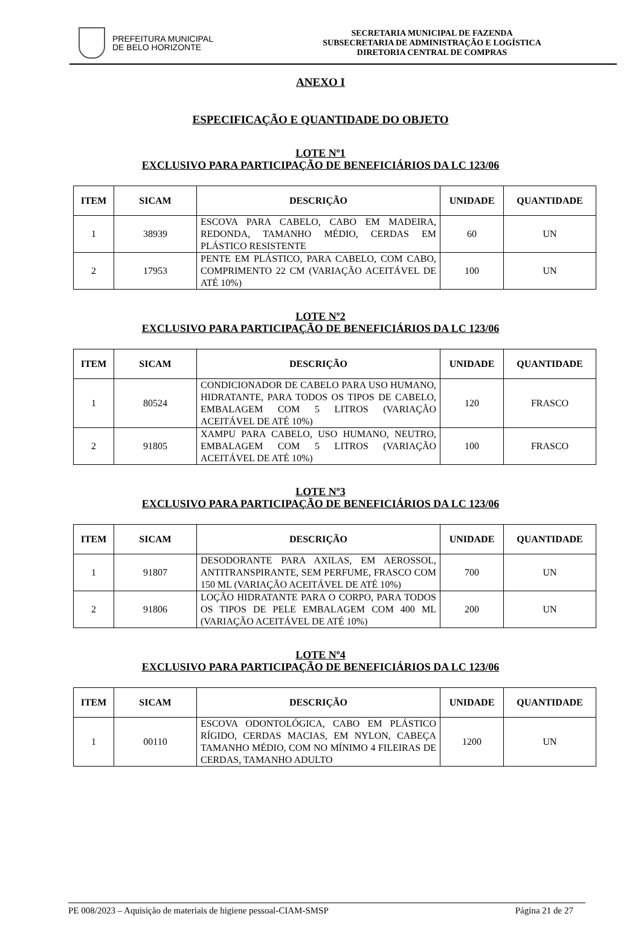PREFEITURA MUNICIPAL
DE BELO HORIZONTE
SECRETARIA MUNICIPAL DE FAZENDA
SUBSECRETARIA DE ADMINISTRAÇÃO E LOGÍSTICA
DIRETORIA CENTRAL DE COMPRAS
ANEXO I
ESPECIFICAÇÃO E QUANTIDADE DO OBJETO
LOTE Nº1
EXCLUSIVO PARA PARTICIPAÇÃO DE BENEFICIÁRIOS DA LC 123/06
| ITEM | SICAM | DESCRIÇÃO | UNIDADE | QUANTIDADE |
| --- | --- | --- | --- | --- |
| 1 | 38939 | ESCOVA PARA CABELO, CABO EM MADEIRA, REDONDA, TAMANHO MÉDIO, CERDAS EM PLÁSTICO RESISTENTE | 60 | UN |
| 2 | 17953 | PENTE EM PLÁSTICO, PARA CABELO, COM CABO, COMPRIMENTO 22 CM (VARIAÇÃO ACEITÁVEL DE ATÉ 10%) | 100 | UN |
LOTE Nº2
EXCLUSIVO PARA PARTICIPAÇÃO DE BENEFICIÁRIOS DA LC 123/06
| ITEM | SICAM | DESCRIÇÃO | UNIDADE | QUANTIDADE |
| --- | --- | --- | --- | --- |
| 1 | 80524 | CONDICIONADOR DE CABELO PARA USO HUMANO, HIDRATANTE, PARA TODOS OS TIPOS DE CABELO, EMBALAGEM COM 5 LITROS (VARIAÇÃO ACEITÁVEL DE ATÉ 10%) | 120 | FRASCO |
| 2 | 91805 | XAMPU PARA CABELO, USO HUMANO, NEUTRO, EMBALAGEM COM 5 LITROS (VARIAÇÃO ACEITÁVEL DE ATÉ 10%) | 100 | FRASCO |
LOTE Nº3
EXCLUSIVO PARA PARTICIPAÇÃO DE BENEFICIÁRIOS DA LC 123/06
| ITEM | SICAM | DESCRIÇÃO | UNIDADE | QUANTIDADE |
| --- | --- | --- | --- | --- |
| 1 | 91807 | DESODORANTE PARA AXILAS, EM AEROSSOL, ANTITRANSPIRANTE, SEM PERFUME, FRASCO COM 150 ML (VARIAÇÃO ACEITÁVEL DE ATÉ 10%) | 700 | UN |
| 2 | 91806 | LOÇÃO HIDRATANTE PARA O CORPO, PARA TODOS OS TIPOS DE PELE EMBALAGEM COM 400 ML (VARIAÇÃO ACEITÁVEL DE ATÉ 10%) | 200 | UN |
LOTE Nº4
EXCLUSIVO PARA PARTICIPAÇÃO DE BENEFICIÁRIOS DA LC 123/06
| ITEM | SICAM | DESCRIÇÃO | UNIDADE | QUANTIDADE |
| --- | --- | --- | --- | --- |
| 1 | 00110 | ESCOVA ODONTOLÓGICA, CABO EM PLÁSTICO RÍGIDO, CERDAS MACIAS, EM NYLON, CABEÇA TAMANHO MÉDIO, COM NO MÍNIMO 4 FILEIRAS DE CERDAS, TAMANHO ADULTO | 1200 | UN |
PE 008/2023 – Aquisição de materiais de higiene pessoal-CIAM-SMSP Página 21 de 27